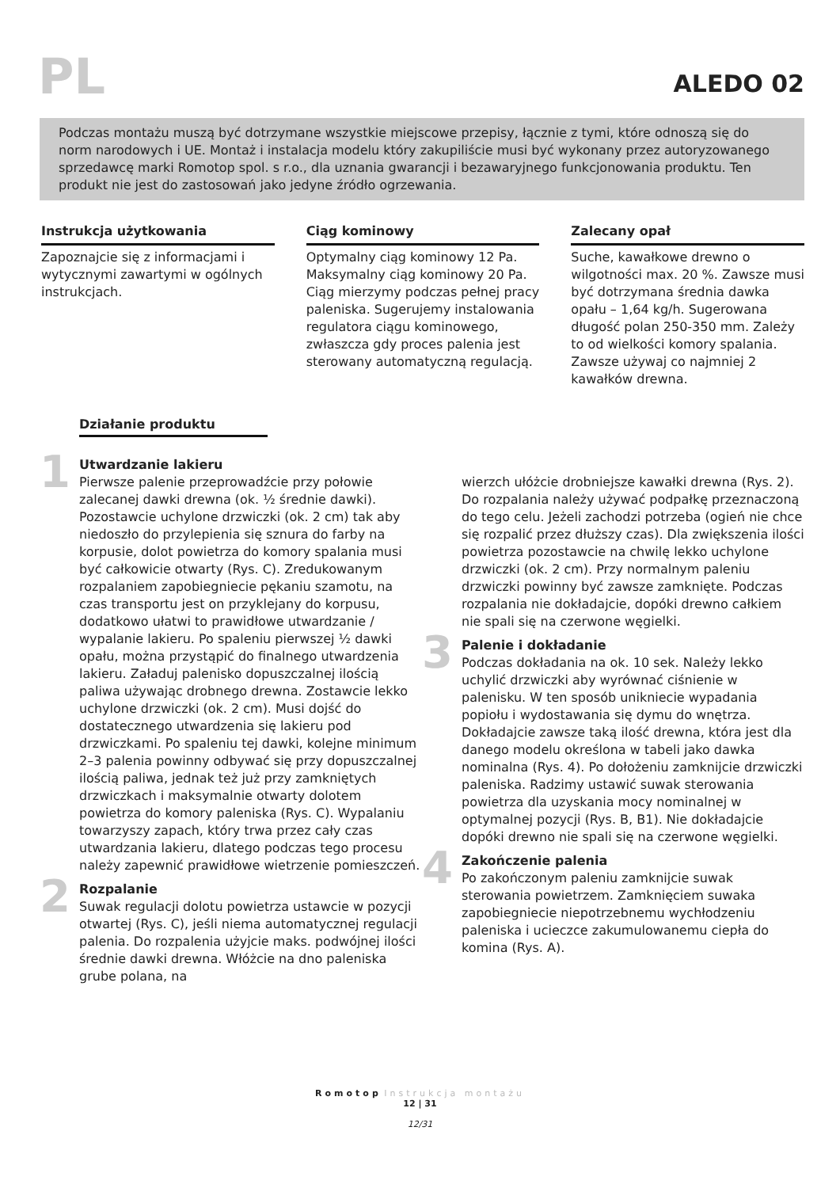PL
ALEDO 02
Podczas montażu muszą być dotrzymane wszystkie miejscowe przepisy, łącznie z tymi, które odnoszą się do norm narodowych i UE. Montaż i instalacja modelu który zakupiliście musi być wykonany przez autoryzowanego sprzedawcę marki Romotop spol. s r.o., dla uznania gwarancji i bezawaryjnego funkcjonowania produktu. Ten produkt nie jest do zastosowań jako jedyne źródło ogrzewania.
Instrukcja użytkowania
Zapoznajcie się z informacjami i wytycznymi zawartymi w ogólnych instrukcjach.
Ciąg kominowy
Optymalny ciąg kominowy 12 Pa. Maksymalny ciąg kominowy 20 Pa. Ciąg mierzymy podczas pełnej pracy paleniska. Sugerujemy instalowania regulatora ciągu kominowego, zwłaszcza gdy proces palenia jest sterowany automatyczną regulacją.
Zalecany opał
Suche, kawałkowe drewno o wilgotności max. 20 %. Zawsze musi być dotrzymana średnia dawka opału – 1,64 kg/h. Sugerowana długość polan 250-350 mm. Zależy to od wielkości komory spalania. Zawsze używaj co najmniej 2 kawałków drewna.
Działanie produktu
1
Utwardzanie lakieru
Pierwsze palenie przeprowadźcie przy połowie zalecanej dawki drewna (ok. ½ średnie dawki). Pozostawcie uchylone drzwiczki (ok. 2 cm) tak aby niedoszło do przylepienia się sznura do farby na korpusie, dolot powietrza do komory spalania musi być całkowicie otwarty (Rys. C). Zredukowanym rozpalaniem zapobiegniecie pękaniu szamotu, na czas transportu jest on przyklejany do korpusu, dodatkowo ułatwi to prawidłowe utwardzanie / wypalanie lakieru. Po spaleniu pierwszej ½ dawki opału, można przystąpić do finalnego utwardzenia lakieru. Załaduj palenisko dopuszczalnej ilością paliwa używając drobnego drewna. Zostawcie lekko uchylone drzwiczki (ok. 2 cm). Musi dojść do dostatecznego utwardzenia się lakieru pod drzwiczkami. Po spaleniu tej dawki, kolejne minimum 2–3 palenia powinny odbywać się przy dopuszczalnej ilością paliwa, jednak też już przy zamkniętych drzwiczkach i maksymalnie otwarty dolotem powietrza do komory paleniska (Rys. C). Wypalaniu towarzyszy zapach, który trwa przez cały czas utwardzania lakieru, dlatego podczas tego procesu należy zapewnić prawidłowe wietrzenie pomieszczeń.
2
Rozpalanie
Suwak regulacji dolotu powietrza ustawcie w pozycji otwartej (Rys. C), jeśli niema automatycznej regulacji palenia. Do rozpalenia użyjcie maks. podwójnej ilości średnie dawki drewna. Włóżcie na dno paleniska grube polana, na
wierzch ułóżcie drobniejsze kawałki drewna (Rys. 2). Do rozpalania należy używać podpałkę przeznaczoną do tego celu. Jeżeli zachodzi potrzeba (ogień nie chce się rozpalić przez dłuższy czas). Dla zwiększenia ilości powietrza pozostawcie na chwilę lekko uchylone drzwiczki (ok. 2 cm). Przy normalnym paleniu drzwiczki powinny być zawsze zamknięte. Podczas rozpalania nie dokładajcie, dopóki drewno całkiem nie spali się na czerwone węgielki.
3
Palenie i dokładanie
Podczas dokładania na ok. 10 sek. Należy lekko uchylić drzwiczki aby wyrównać ciśnienie w palenisku. W ten sposób unikniecie wypadania popiołu i wydostawania się dymu do wnętrza. Dokładajcie zawsze taką ilość drewna, która jest dla danego modelu określona w tabeli jako dawka nominalna (Rys. 4). Po dołożeniu zamknijcie drzwiczki paleniska. Radzimy ustawić suwak sterowania powietrza dla uzyskania mocy nominalnej w optymalnej pozycji (Rys. B, B1). Nie dokładajcie dopóki drewno nie spali się na czerwone węgielki.
4
Zakończenie palenia
Po zakończonym paleniu zamknijcie suwak sterowania powietrzem. Zamknięciem suwaka zapobiegniecie niepotrzebnemu wychłodzeniu paleniska i ucieczce zakumulowanemu ciepła do komina (Rys. A).
Romotop Instrukcja montażu
12 | 31
12/31